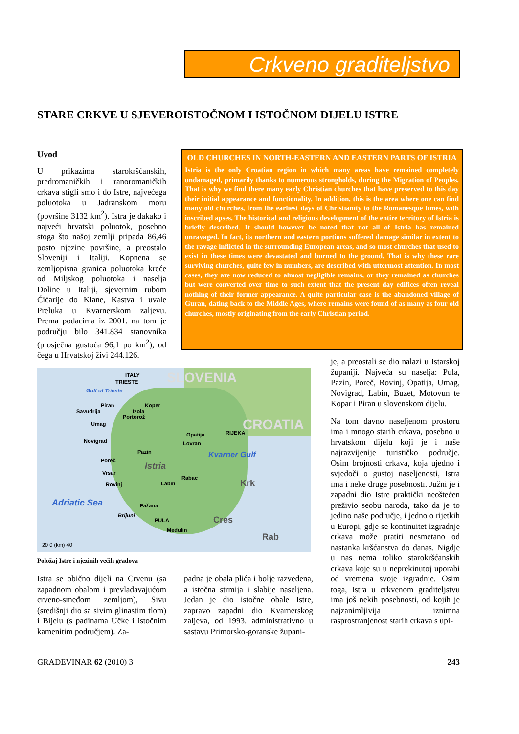Crkveno graditeljstvo
STARE CRKVE U SJEVEROISTOČNOM I ISTOČNOM DIJELU ISTRE
Uvod
U prikazima starokršćanskih, predromaničkih i ranoromaničkih crkava stigli smo i do Istre, najvećega poluotoka u Jadranskom moru (površine 3132 km<sup>2</sup>). Istra je dakako i najveći hrvatski poluotok, posebno stoga što našoj zemlji pripada 86,46 posto njezine površine, a preostalo Sloveniji i Italiji. Kopnena se zemljopisna granica poluotoka kreće od Miljskog poluotoka i naselja Doline u Italiji, sjevernim rubom Ćićarije do Klane, Kastva i uvale Preluka u Kvarnerskom zaljevu. Prema podacima iz 2001. na tom je području bilo 341.834 stanovnika (prosječna gustoća 96,1 po km<sup>2</sup>), od čega u Hrvatskoj živi 244.126.
OLD CHURCHES IN NORTH-EASTERN AND EASTERN PARTS OF ISTRIA
Istria is the only Croatian region in which many areas have remained completely undamaged, primarily thanks to numerous strongholds, during the Migration of Peoples. That is why we find there many early Christian churches that have preserved to this day their initial appearance and functionality. In addition, this is the area where one can find many old churches, from the earliest days of Christianity to the Romanesque times, with inscribed apses. The historical and religious development of the entire territory of Istria is briefly described. It should however be noted that not all of Istria has remained unravaged. In fact, its northern and eastern portions suffered damage similar in extent to the ravage inflicted in the surrounding European areas, and so most churches that used to exist in these times were devastated and burned to the ground. That is why these rare surviving churches, quite few in numbers, are described with uttermost attention. In most cases, they are now reduced to almost negligible remains, or they remained as churches but were converted over time to such extent that the present day edifices often reveal nothing of their former appearance. A quite particular case is the abandoned village of Guran, dating back to the Middle Ages, where remains were found of as many as four old churches, mostly originating from the early Christian period.
ITALY SLOVENIA TRIESTE
Gulf of Trieste
Piran Koper
Izola Savudrija
Portorož
Umag CROATIA
Opatija RIJEKA
Novigrad Lovran
Pazin Kvarner Gulf
Poreč
Istria
Vrsar
Rabac
Labin Rovinj Krk
Adriatic Sea Fažana
Brijuni
PULA Cres
Medulin
Rab
20 0 (km) 40
Položaj Istre i njezinih većih gradova
Istra se obično dijeli na Crvenu (sa zapadnom obalom i prevladavajućom crveno-smeđom zemljom), Sivu (središnji dio sa sivim glinastim tlom) i Bijelu (s padinama Učke i istočnim kamenitim područjem). Za-
padna je obala plića i bolje razvedena, a istočna strmija i slabije naseljena. Jedan je dio istočne obale Istre, zapravo zapadni dio Kvarnerskog zaljeva, od 1993. administrativno u sastavu Primorsko-goranske župani-
je, a preostali se dio nalazi u Istarskoj županiji. Najveća su naselja: Pula, Pazin, Poreč, Rovinj, Opatija, Umag, Novigrad, Labin, Buzet, Motovun te Kopar i Piran u slovenskom dijelu.
Na tom davno naseljenom prostoru ima i mnogo starih crkava, posebno u hrvatskom dijelu koji je i naše najrazvijenije turističko područje. Osim brojnosti crkava, koja ujedno i svjedoči o gustoj naseljenosti, Istra ima i neke druge posebnosti. Južni je i zapadni dio Istre praktički neoštećen preživio seobu naroda, tako da je to jedino naše područje, i jedno o rijetkih u Europi, gdje se kontinuitet izgradnje crkava može pratiti nesmetano od nastanka kršćanstva do danas. Nigdje u nas nema toliko starokršćanskih crkava koje su u neprekinutoj uporabi od vremena svoje izgradnje. Osim toga, Istra u crkvenom graditeljstvu ima još nekih posebnosti, od kojih je najzanimljivija iznimna rasprostranjenost starih crkava s upi-
GRAĐEVINAR 62 (2010) 3 243